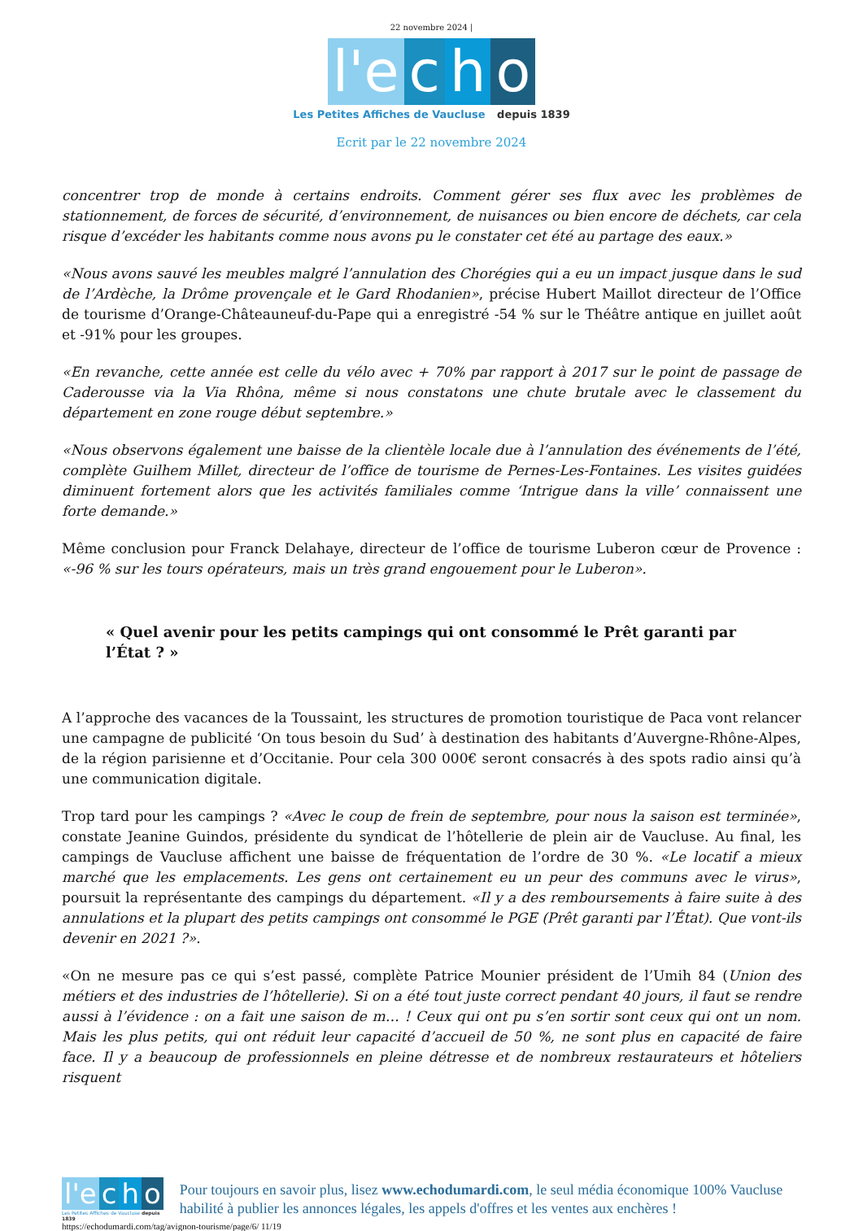22 novembre 2024 |
l'e
c
h
o
Les Petites Affiches de Vaucluse depuis 1839
Ecrit par le 22 novembre 2024
concentrer trop de monde à certains endroits. Comment gérer ses flux avec les problèmes de stationnement, de forces de sécurité, d’environnement, de nuisances ou bien encore de déchets, car cela risque d’excéder les habitants comme nous avons pu le constater cet été au partage des eaux.»
«Nous avons sauvé les meubles malgré l’annulation des Chorégies qui a eu un impact jusque dans le sud de l’Ardèche, la Drôme provençale et le Gard Rhodanien», précise Hubert Maillot directeur de l’Office de tourisme d’Orange-Châteauneuf-du-Pape qui a enregistré -54 % sur le Théâtre antique en juillet août et -91% pour les groupes.
«En revanche, cette année est celle du vélo avec + 70% par rapport à 2017 sur le point de passage de Caderousse via la Via Rhôna, même si nous constatons une chute brutale avec le classement du département en zone rouge début septembre.»
«Nous observons également une baisse de la clientèle locale due à l’annulation des événements de l’été, complète Guilhem Millet, directeur de l’office de tourisme de Pernes-Les-Fontaines. Les visites guidées diminuent fortement alors que les activités familiales comme ‘Intrigue dans la ville’ connaissent une forte demande.»
Même conclusion pour Franck Delahaye, directeur de l’office de tourisme Luberon cœur de Provence : «-96 % sur les tours opérateurs, mais un très grand engouement pour le Luberon».
« Quel avenir pour les petits campings qui ont consommé le Prêt garanti par l’État ? »
A l’approche des vacances de la Toussaint, les structures de promotion touristique de Paca vont relancer une campagne de publicité ‘On tous besoin du Sud’ à destination des habitants d’Auvergne-Rhône-Alpes, de la région parisienne et d’Occitanie. Pour cela 300 000€ seront consacrés à des spots radio ainsi qu’à une communication digitale.
Trop tard pour les campings ? «Avec le coup de frein de septembre, pour nous la saison est terminée», constate Jeanine Guindos, présidente du syndicat de l’hôtellerie de plein air de Vaucluse. Au final, les campings de Vaucluse affichent une baisse de fréquentation de l’ordre de 30 %. «Le locatif a mieux marché que les emplacements. Les gens ont certainement eu un peur des communs avec le virus», poursuit la représentante des campings du département. «Il y a des remboursements à faire suite à des annulations et la plupart des petits campings ont consommé le PGE (Prêt garanti par l’État). Que vont-ils devenir en 2021 ?».
«On ne mesure pas ce qui s’est passé, complète Patrice Mounier président de l’Umih 84 (Union des métiers et des industries de l’hôtellerie). Si on a été tout juste correct pendant 40 jours, il faut se rendre aussi à l’évidence : on a fait une saison de m… ! Ceux qui ont pu s’en sortir sont ceux qui ont un nom. Mais les plus petits, qui ont réduit leur capacité d’accueil de 50 %, ne sont plus en capacité de faire face. Il y a beaucoup de professionnels en pleine détresse et de nombreux restaurateurs et hôteliers risquent
l'e
c
h
o
Les Petites Affiches de Vaucluse depuis 1839
Pour toujours en savoir plus, lisez www.echodumardi.com, le seul média économique 100% Vaucluse habilité à publier les annonces légales, les appels d'offres et les ventes aux enchères !
https://echodumardi.com/tag/avignon-tourisme/page/6/ 11/19